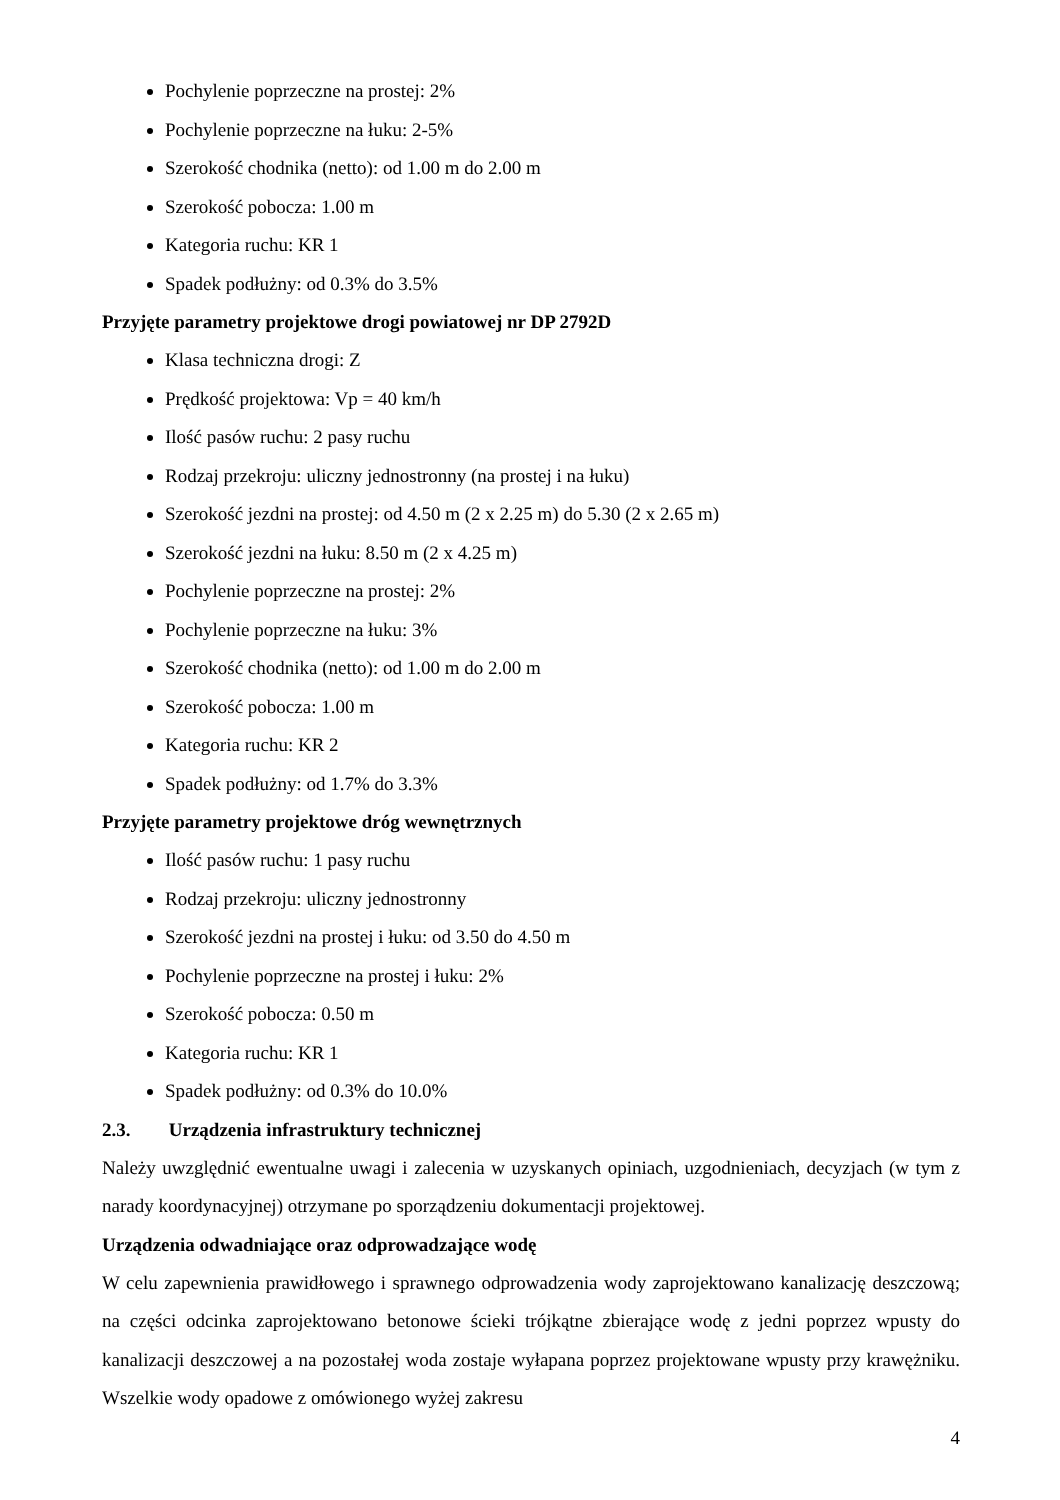Pochylenie poprzeczne na prostej: 2%
Pochylenie poprzeczne na łuku: 2-5%
Szerokość chodnika (netto): od 1.00 m do 2.00 m
Szerokość pobocza: 1.00 m
Kategoria ruchu: KR 1
Spadek podłużny: od 0.3% do 3.5%
Przyjęte parametry projektowe drogi powiatowej nr DP 2792D
Klasa techniczna drogi: Z
Prędkość projektowa: Vp = 40 km/h
Ilość pasów ruchu: 2 pasy ruchu
Rodzaj przekroju: uliczny jednostronny (na prostej i na łuku)
Szerokość jezdni na prostej: od 4.50 m (2 x 2.25 m) do 5.30 (2 x 2.65 m)
Szerokość jezdni na łuku: 8.50 m (2 x 4.25 m)
Pochylenie poprzeczne na prostej: 2%
Pochylenie poprzeczne na łuku: 3%
Szerokość chodnika (netto): od 1.00 m do 2.00 m
Szerokość pobocza: 1.00 m
Kategoria ruchu: KR 2
Spadek podłużny: od 1.7% do 3.3%
Przyjęte parametry projektowe dróg wewnętrznych
Ilość pasów ruchu: 1 pasy ruchu
Rodzaj przekroju: uliczny jednostronny
Szerokość jezdni na prostej i łuku: od 3.50 do 4.50 m
Pochylenie poprzeczne na prostej i łuku: 2%
Szerokość pobocza: 0.50 m
Kategoria ruchu: KR 1
Spadek podłużny: od 0.3% do 10.0%
2.3. Urządzenia infrastruktury technicznej
Należy uwzględnić ewentualne uwagi i zalecenia w uzyskanych opiniach, uzgodnieniach, decyzjach (w tym z narady koordynacyjnej) otrzymane po sporządzeniu dokumentacji projektowej.
Urządzenia odwadniające oraz odprowadzające wodę
W celu zapewnienia prawidłowego i sprawnego odprowadzenia wody zaprojektowano kanalizację deszczową; na części odcinka zaprojektowano betonowe ścieki trójkątne zbierające wodę z jedni poprzez wpusty do kanalizacji deszczowej a na pozostałej woda zostaje wyłapana poprzez projektowane wpusty przy krawężniku. Wszelkie wody opadowe z omówionego wyżej zakresu
4